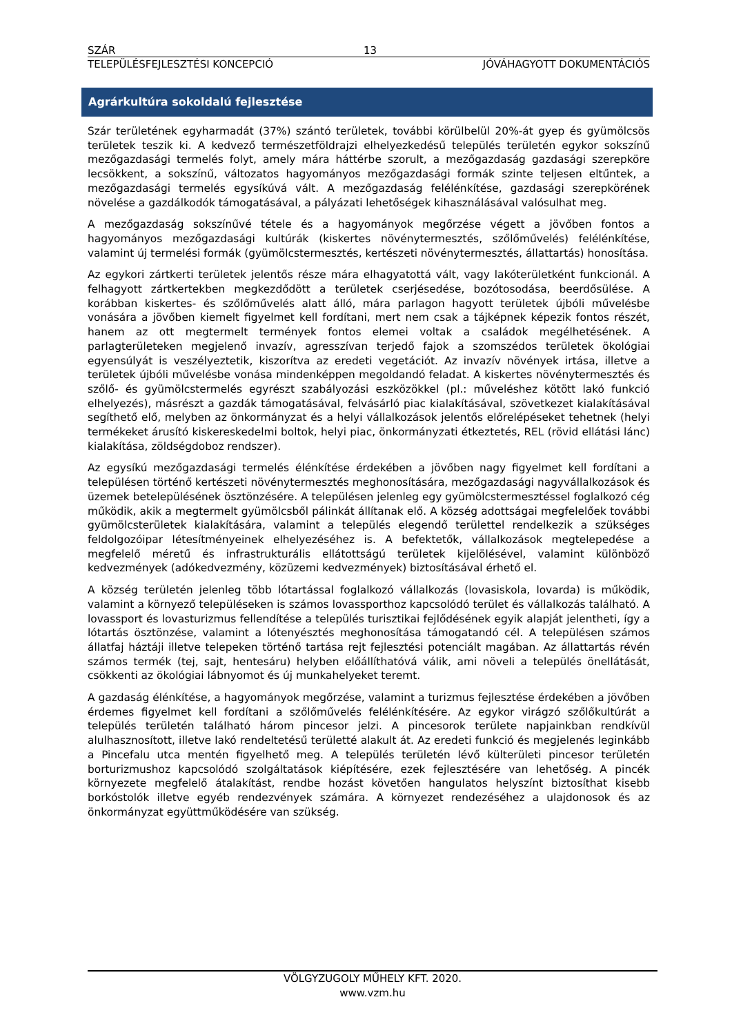SZÁR 13
TELEPÜLÉSFEJLESZTÉSI KONCEPCIÓ JÓVÁHAGYOTT DOKUMENTÁCIÓS
Agrárkultúra sokoldalú fejlesztése
Szár területének egyharmadát (37%) szántó területek, további körülbelül 20%-át gyep és gyümölcsös területek teszik ki. A kedvező természetföldrajzi elhelyezkedésű település területén egykor sokszínű mezőgazdasági termelés folyt, amely mára háttérbe szorult, a mezőgazdaság gazdasági szerepköre lecsökkent, a sokszínű, változatos hagyományos mezőgazdasági formák szinte teljesen eltűntek, a mezőgazdasági termelés egysíkúvá vált. A mezőgazdaság felélénkítése, gazdasági szerepkörének növelése a gazdálkodók támogatásával, a pályázati lehetőségek kihasználásával valósulhat meg.
A mezőgazdaság sokszínűvé tétele és a hagyományok megőrzése végett a jövőben fontos a hagyományos mezőgazdasági kultúrák (kiskertes növénytermesztés, szőlőművelés) felélénkítése, valamint új termelési formák (gyümölcstermesztés, kertészeti növénytermesztés, állattartás) honosítása.
Az egykori zártkerti területek jelentős része mára elhagyatottá vált, vagy lakóterületként funkcionál. A felhagyott zártkertekben megkezdődött a területek cserjésedése, bozótosodása, beerdősülése. A korábban kiskertes- és szőlőművelés alatt álló, mára parlagon hagyott területek újbóli művelésbe vonására a jövőben kiemelt figyelmet kell fordítani, mert nem csak a tájképnek képezik fontos részét, hanem az ott megtermelt termények fontos elemei voltak a családok megélhetésének. A parlagterületeken megjelenő invazív, agresszívan terjedő fajok a szomszédos területek ökológiai egyensúlyát is veszélyeztetik, kiszorítva az eredeti vegetációt. Az invazív növények irtása, illetve a területek újbóli művelésbe vonása mindenképpen megoldandó feladat. A kiskertes növénytermesztés és szőlő- és gyümölcstermelés egyrészt szabályozási eszközökkel (pl.: műveléshez kötött lakó funkció elhelyezés), másrészt a gazdák támogatásával, felvásárló piac kialakításával, szövetkezet kialakításával segíthető elő, melyben az önkormányzat és a helyi vállalkozások jelentős előrelépéseket tehetnek (helyi termékeket árusító kiskereskedelmi boltok, helyi piac, önkormányzati étkeztetés, REL (rövid ellátási lánc) kialakítása, zöldségdoboz rendszer).
Az egysíkú mezőgazdasági termelés élénkítése érdekében a jövőben nagy figyelmet kell fordítani a településen történő kertészeti növénytermesztés meghonosítására, mezőgazdasági nagyvállalkozások és üzemek betelepülésének ösztönzésére. A településen jelenleg egy gyümölcstermesztéssel foglalkozó cég működik, akik a megtermelt gyümölcsből pálinkát állítanak elő. A község adottságai megfelelőek további gyümölcsterületek kialakítására, valamint a település elegendő területtel rendelkezik a szükséges feldolgozóipar létesítményeinek elhelyezéséhez is. A befektetők, vállalkozások megtelepedése a megfelelő méretű és infrastrukturális ellátottságú területek kijelölésével, valamint különböző kedvezmények (adókedvezmény, közüzemi kedvezmények) biztosításával érhető el.
A község területén jelenleg több lótartással foglalkozó vállalkozás (lovasiskola, lovarda) is működik, valamint a környező településeken is számos lovassporthoz kapcsolódó terület és vállalkozás található. A lovassport és lovasturizmus fellendítése a település turisztikai fejlődésének egyik alapját jelentheti, így a lótartás ösztönzése, valamint a lótenyésztés meghonosítása támogatandó cél. A településen számos állatfaj háztáji illetve telepeken történő tartása rejt fejlesztési potenciált magában. Az állattartás révén számos termék (tej, sajt, hentesáru) helyben előállíthatóvá válik, ami növeli a település önellátását, csökkenti az ökológiai lábnyomot és új munkahelyeket teremt.
A gazdaság élénkítése, a hagyományok megőrzése, valamint a turizmus fejlesztése érdekében a jövőben érdemes figyelmet kell fordítani a szőlőművelés felélénkítésére. Az egykor virágzó szőlőkultúrát a település területén található három pincesor jelzi. A pincesorok területe napjainkban rendkívül alulhasznosított, illetve lakó rendeltetésű területté alakult át. Az eredeti funkció és megjelenés leginkább a Pincefalu utca mentén figyelhető meg. A település területén lévő külterületi pincesor területén borturizmushoz kapcsolódó szolgáltatások kiépítésére, ezek fejlesztésére van lehetőség. A pincék környezete megfelelő átalakítást, rendbe hozást követően hangulatos helyszínt biztosíthat kisebb borkóstolók illetve egyéb rendezvények számára. A környezet rendezéséhez a ulajdonosok és az önkormányzat együttműködésére van szükség.
VÖLGYZUGOLY MŰHELY KFT. 2020.
www.vzm.hu